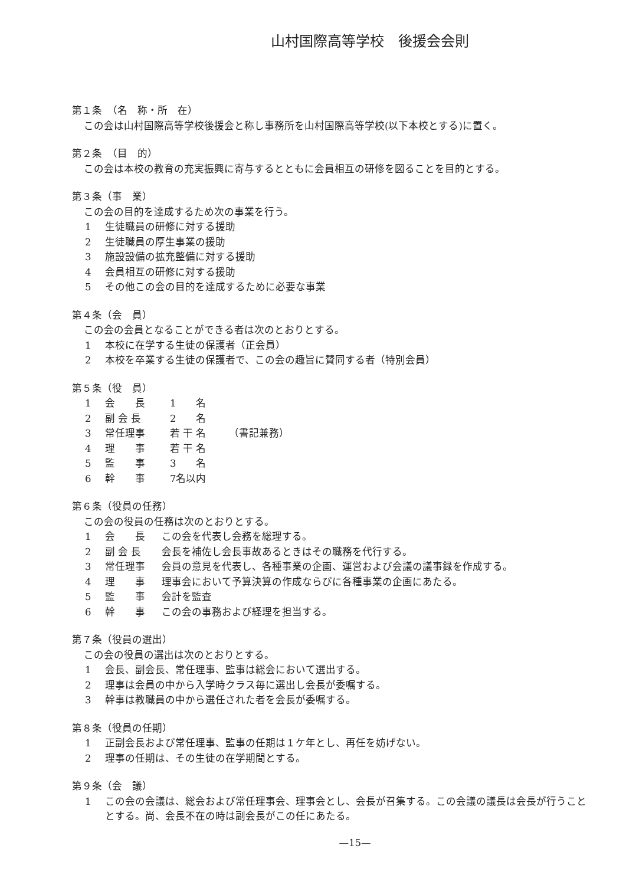山村国際高等学校　後援会会則
第１条　（名　称・所　在）
この会は山村国際高等学校後援会と称し事務所を山村国際高等学校(以下本校とする)に置く。
第２条　（目　的）
この会は本校の教育の充実振興に寄与するとともに会員相互の研修を図ることを目的とする。
第３条（事　業）
この会の目的を達成するため次の事業を行う。
1 生徒職員の研修に対する援助
2 生徒職員の厚生事業の援助
3 施設設備の拡充整備に対する援助
4 会員相互の研修に対する援助
5 その他この会の目的を達成するために必要な事業
第４条（会　員）
この会の会員となることができる者は次のとおりとする。
1 本校に在学する生徒の保護者（正会員）
2 本校を卒業する生徒の保護者で、この会の趣旨に賛同する者（特別会員）
第５条（役　員）
1 会　　長 1　　名
2 副 会 長 2　　名
3 常任理事 若 干 名 （書記兼務）
4 理　　事 若 干 名
5 監　　事 3　　名
6 幹　　事 7名以内
第６条（役員の任務）
この会の役員の任務は次のとおりとする。
1 会　　長 この会を代表し会務を総理する。
2 副 会 長 会長を補佐し会長事故あるときはその職務を代行する。
3 常任理事 会員の意見を代表し、各種事業の企画、運営および会議の議事録を作成する。
4 理　　事 理事会において予算決算の作成ならびに各種事業の企画にあたる。
5 監　　事 会計を監査
6 幹　　事 この会の事務および経理を担当する。
第７条（役員の選出）
この会の役員の選出は次のとおりとする。
1 会長、副会長、常任理事、監事は総会において選出する。
2 理事は会員の中から入学時クラス毎に選出し会長が委嘱する。
3 幹事は教職員の中から選任された者を会長が委嘱する。
第８条（役員の任期）
1 正副会長および常任理事、監事の任期は１ケ年とし、再任を妨げない。
2 理事の任期は、その生徒の在学期間とする。
第９条（会　議）
1 この会の会議は、総会および常任理事会、理事会とし、会長が召集する。この会議の議長は会長が行うこととする。尚、会長不在の時は副会長がこの任にあたる。
—15—